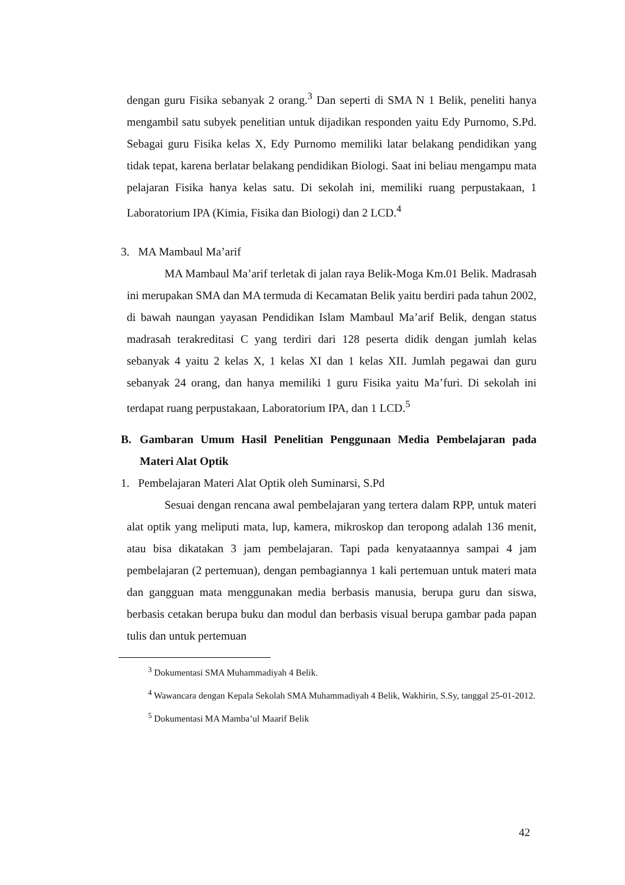dengan guru Fisika sebanyak 2 orang.<sup>3</sup> Dan seperti di SMA N 1 Belik, peneliti hanya mengambil satu subyek penelitian untuk dijadikan responden yaitu Edy Purnomo, S.Pd. Sebagai guru Fisika kelas X, Edy Purnomo memiliki latar belakang pendidikan yang tidak tepat, karena berlatar belakang pendidikan Biologi. Saat ini beliau mengampu mata pelajaran Fisika hanya kelas satu. Di sekolah ini, memiliki ruang perpustakaan, 1 Laboratorium IPA (Kimia, Fisika dan Biologi) dan 2 LCD.<sup>4</sup>
3. MA Mambaul Ma’arif
MA Mambaul Ma’arif terletak di jalan raya Belik-Moga Km.01 Belik. Madrasah ini merupakan SMA dan MA termuda di Kecamatan Belik yaitu berdiri pada tahun 2002, di bawah naungan yayasan Pendidikan Islam Mambaul Ma’arif Belik, dengan status madrasah terakreditasi C yang terdiri dari 128 peserta didik dengan jumlah kelas sebanyak 4 yaitu 2 kelas X, 1 kelas XI dan 1 kelas XII. Jumlah pegawai dan guru sebanyak 24 orang, dan hanya memiliki 1 guru Fisika yaitu Ma’furi. Di sekolah ini terdapat ruang perpustakaan, Laboratorium IPA, dan 1 LCD.<sup>5</sup>
B. Gambaran Umum Hasil Penelitian Penggunaan Media Pembelajaran pada Materi Alat Optik
1. Pembelajaran Materi Alat Optik oleh Suminarsi, S.Pd
Sesuai dengan rencana awal pembelajaran yang tertera dalam RPP, untuk materi alat optik yang meliputi mata, lup, kamera, mikroskop dan teropong adalah 136 menit, atau bisa dikatakan 3 jam pembelajaran. Tapi pada kenyataannya sampai 4 jam pembelajaran (2 pertemuan), dengan pembagiannya 1 kali pertemuan untuk materi mata dan gangguan mata menggunakan media berbasis manusia, berupa guru dan siswa, berbasis cetakan berupa buku dan modul dan berbasis visual berupa gambar pada papan tulis dan untuk pertemuan
<sup>3</sup> Dokumentasi SMA Muhammadiyah 4 Belik.
<sup>4</sup> Wawancara dengan Kepala Sekolah SMA Muhammadiyah 4 Belik, Wakhirin, S.Sy, tanggal 25-01-2012.
<sup>5</sup> Dokumentasi MA Mamba’ul Maarif Belik
42